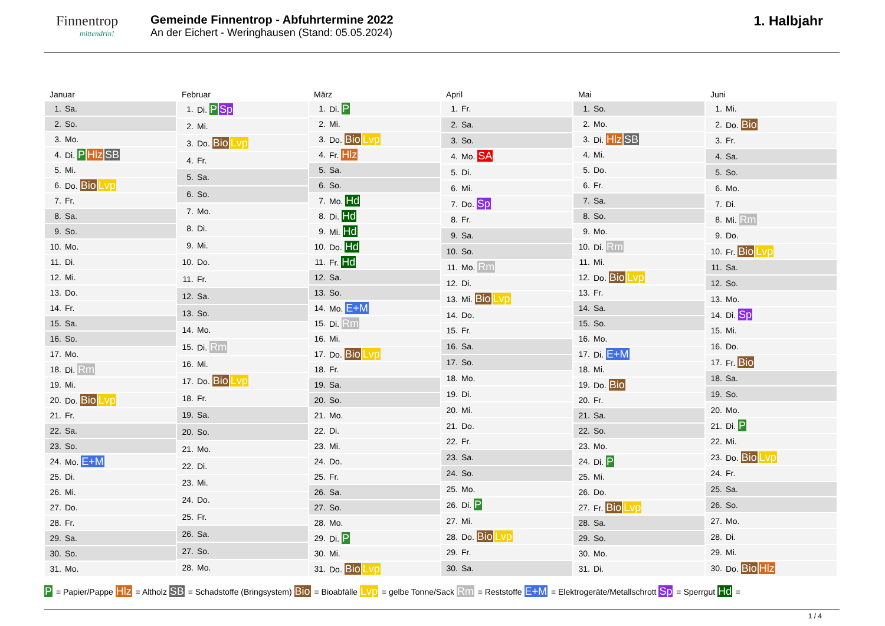Finnentrop
mittendrin!
Gemeinde Finnentrop - Abfuhrtermine 2022
An der Eichert - Weringhausen (Stand: 05.05.2024)
1. Halbjahr
Januar
| 1. | Sa. |
| 2. | So. |
| 3. | Mo. |
| 4. | Di. P Hlz SB |
| 5. | Mi. |
| 6. | Do. Bio Lvp |
| 7. | Fr. |
| 8. | Sa. |
| 9. | So. |
| 10. | Mo. |
| 11. | Di. |
| 12. | Mi. |
| 13. | Do. |
| 14. | Fr. |
| 15. | Sa. |
| 16. | So. |
| 17. | Mo. |
| 18. | Di. Rm |
| 19. | Mi. |
| 20. | Do. Bio Lvp |
| 21. | Fr. |
| 22. | Sa. |
| 23. | So. |
| 24. | Mo. E+M |
| 25. | Di. |
| 26. | Mi. |
| 27. | Do. |
| 28. | Fr. |
| 29. | Sa. |
| 30. | So. |
| 31. | Mo. |
Februar
| 1. | Di. P Sp |
| 2. | Mi. |
| 3. | Do. Bio Lvp |
| 4. | Fr. |
| 5. | Sa. |
| 6. | So. |
| 7. | Mo. |
| 8. | Di. |
| 9. | Mi. |
| 10. | Do. |
| 11. | Fr. |
| 12. | Sa. |
| 13. | So. |
| 14. | Mo. |
| 15. | Di. Rm |
| 16. | Mi. |
| 17. | Do. Bio Lvp |
| 18. | Fr. |
| 19. | Sa. |
| 20. | So. |
| 21. | Mo. |
| 22. | Di. |
| 23. | Mi. |
| 24. | Do. |
| 25. | Fr. |
| 26. | Sa. |
| 27. | So. |
| 28. | Mo. |
März
| 1. | Di. P |
| 2. | Mi. |
| 3. | Do. Bio Lvp |
| 4. | Fr. Hlz |
| 5. | Sa. |
| 6. | So. |
| 7. | Mo. Hd |
| 8. | Di. Hd |
| 9. | Mi. Hd |
| 10. | Do. Hd |
| 11. | Fr. Hd |
| 12. | Sa. |
| 13. | So. |
| 14. | Mo. E+M |
| 15. | Di. Rm |
| 16. | Mi. |
| 17. | Do. Bio Lvp |
| 18. | Fr. |
| 19. | Sa. |
| 20. | So. |
| 21. | Mo. |
| 22. | Di. |
| 23. | Mi. |
| 24. | Do. |
| 25. | Fr. |
| 26. | Sa. |
| 27. | So. |
| 28. | Mo. |
| 29. | Di. P |
| 30. | Mi. |
| 31. | Do. Bio Lvp |
April
| 1. | Fr. |
| 2. | Sa. |
| 3. | So. |
| 4. | Mo. SA |
| 5. | Di. |
| 6. | Mi. |
| 7. | Do. Sp |
| 8. | Fr. |
| 9. | Sa. |
| 10. | So. |
| 11. | Mo. Rm |
| 12. | Di. |
| 13. | Mi. Bio Lvp |
| 14. | Do. |
| 15. | Fr. |
| 16. | Sa. |
| 17. | So. |
| 18. | Mo. |
| 19. | Di. |
| 20. | Mi. |
| 21. | Do. |
| 22. | Fr. |
| 23. | Sa. |
| 24. | So. |
| 25. | Mo. |
| 26. | Di. P |
| 27. | Mi. |
| 28. | Do. Bio Lvp |
| 29. | Fr. |
| 30. | Sa. |
Mai
| 1. | So. |
| 2. | Mo. |
| 3. | Di. Hlz SB |
| 4. | Mi. |
| 5. | Do. |
| 6. | Fr. |
| 7. | Sa. |
| 8. | So. |
| 9. | Mo. |
| 10. | Di. Rm |
| 11. | Mi. |
| 12. | Do. Bio Lvp |
| 13. | Fr. |
| 14. | Sa. |
| 15. | So. |
| 16. | Mo. |
| 17. | Di. E+M |
| 18. | Mi. |
| 19. | Do. Bio |
| 20. | Fr. |
| 21. | Sa. |
| 22. | So. |
| 23. | Mo. |
| 24. | Di. P |
| 25. | Mi. |
| 26. | Do. |
| 27. | Fr. Bio Lvp |
| 28. | Sa. |
| 29. | So. |
| 30. | Mo. |
| 31. | Di. |
Juni
| 1. | Mi. |
| 2. | Do. Bio |
| 3. | Fr. |
| 4. | Sa. |
| 5. | So. |
| 6. | Mo. |
| 7. | Di. |
| 8. | Mi. Rm |
| 9. | Do. |
| 10. | Fr. Bio Lvp |
| 11. | Sa. |
| 12. | So. |
| 13. | Mo. |
| 14. | Di. Sp |
| 15. | Mi. |
| 16. | Do. |
| 17. | Fr. Bio |
| 18. | Sa. |
| 19. | So. |
| 20. | Mo. |
| 21. | Di. P |
| 22. | Mi. |
| 23. | Do. Bio Lvp |
| 24. | Fr. |
| 25. | Sa. |
| 26. | So. |
| 27. | Mo. |
| 28. | Di. |
| 29. | Mi. |
| 30. | Do. Bio Hlz |
P = Papier/Pappe Hlz = Altholz SB = Schadstoffe (Bringsystem) Bio = Bioabfälle Lvp = gelbe Tonne/Sack Rm = Reststoffe E+M = Elektrogeräte/Metallschrott Sp = Sperrgut Hd =
1 / 4